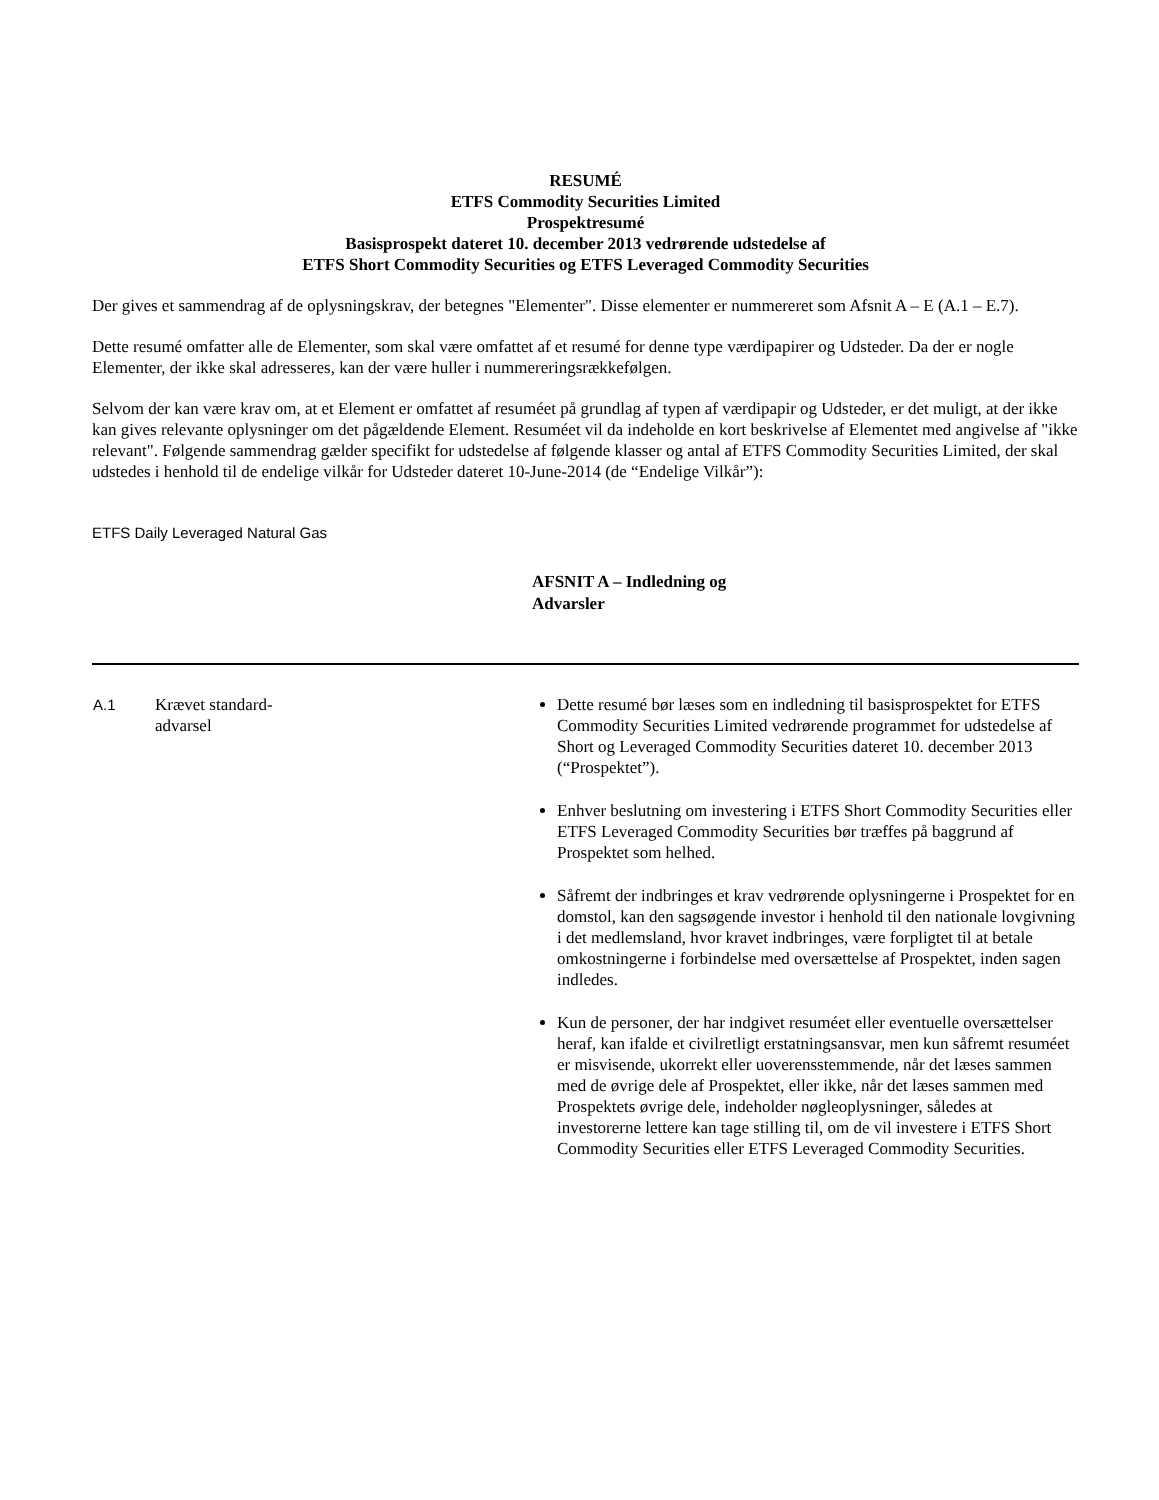RESUMÉ
ETFS Commodity Securities Limited
Prospektresumé
Basisprospekt dateret 10. december 2013 vedrørende udstedelse af
ETFS Short Commodity Securities og ETFS Leveraged Commodity Securities
Der gives et sammendrag af de oplysningskrav, der betegnes "Elementer". Disse elementer er nummereret som Afsnit A – E (A.1 – E.7).
Dette resumé omfatter alle de Elementer, som skal være omfattet af et resumé for denne type værdipapirer og Udsteder. Da der er nogle Elementer, der ikke skal adresseres, kan der være huller i nummereringsrækkefølgen.
Selvom der kan være krav om, at et Element er omfattet af resuméet på grundlag af typen af værdipapir og Udsteder, er det muligt, at der ikke kan gives relevante oplysninger om det pågældende Element. Resuméet vil da indeholde en kort beskrivelse af Elementet med angivelse af "ikke relevant". Følgende sammendrag gælder specifikt for udstedelse af følgende klasser og antal af ETFS Commodity Securities Limited, der skal udstedes i henhold til de endelige vilkår for Udsteder dateret 10-June-2014 (de “Endelige Vilkår”):
ETFS Daily Leveraged Natural Gas
AFSNIT A – Indledning og Advarsler
| A.1 | Krævet standard- advarsel | Dette resumé bør læses som en indledning til basisprospektet for ETFS Commodity Securities Limited vedrørende programmet for udstedelse af Short og Leveraged Commodity Securities dateret 10. december 2013 (“Prospektet”). Enhver beslutning om investering i ETFS Short Commodity Securities eller ETFS Leveraged Commodity Securities bør træffes på baggrund af Prospektet som helhed. Såfremt der indbringes et krav vedrørende oplysningerne i Prospektet for en domstol, kan den sagsøgende investor i henhold til den nationale lovgivning i det medlemsland, hvor kravet indbringes, være forpligtet til at betale omkostningerne i forbindelse med oversættelse af Prospektet, inden sagen indledes. Kun de personer, der har indgivet resuméet eller eventuelle oversættelser heraf, kan ifalde et civilretligt erstatningsansvar, men kun såfremt resuméet er misvisende, ukorrekt eller uoverensstemmende, når det læses sammen med de øvrige dele af Prospektet, eller ikke, når det læses sammen med Prospektets øvrige dele, indeholder nøgleoplysninger, således at investorerne lettere kan tage stilling til, om de vil investere i ETFS Short Commodity Securities eller ETFS Leveraged Commodity Securities. |